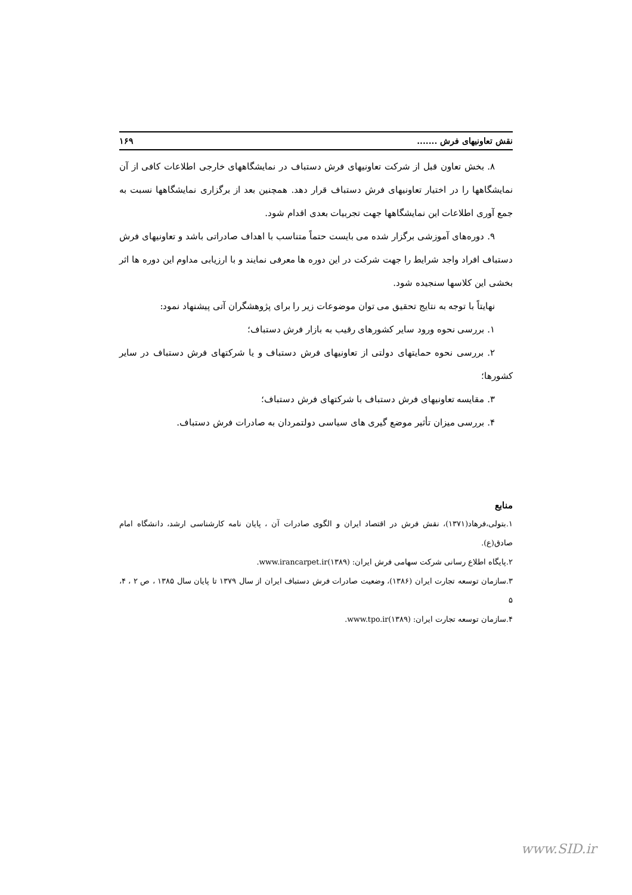نقش تعاونیهای فرش ....... ۱۶۹
۸. بخش تعاون قبل از شرکت تعاونیهای فرش دستباف در نمایشگاههای خارجی اطلاعات کافی از آن نمایشگاهها را در اختیار تعاونیهای فرش دستباف قرار دهد. همچنین بعد از برگزاری نمایشگاهها نسبت به جمع آوری اطلاعات این نمایشگاهها جهت تجربیات بعدی اقدام شود.
۹. دوره‌های آموزشی برگزار شده می بایست حتماً متناسب با اهداف صادراتی باشد و تعاونیهای فرش دستباف افراد واجد شرایط را جهت شرکت در این دوره ها معرفی نمایند و با ارزیابی مداوم این دوره ها اثر بخشی این کلاسها سنجیده شود.
نهایتاً با توجه به نتایج تحقیق می توان موضوعات زیر را برای پژوهشگران آتی پیشنهاد نمود:
۱. بررسی نحوه ورود سایر کشورهای رقیب به بازار فرش دستباف؛
۲. بررسی نحوه حمایتهای دولتی از تعاونیهای فرش دستباف و یا شرکتهای فرش دستباف در سایر کشورها؛
۳. مقایسه تعاونیهای فرش دستباف با شرکتهای فرش دستباف؛
۴. بررسی میزان تأثیر موضع گیری های سیاسی دولتمردان به صادرات فرش دستباف.
منابع
۱.بتولی،فرهاد(۱۳۷۱)، نقش فرش در اقتصاد ایران و الگوی صادرات آن ، پایان نامه کارشناسی ارشد، دانشگاه امام صادق(ع).
۲.پایگاه اطلاع رسانی شرکت سهامی فرش ایران: www.irancarpet.ir(۱۳۸۹).
۳.سازمان توسعه تجارت ایران (۱۳۸۶)، وضعیت صادرات فرش دستباف ایران از سال ۱۳۷۹ تا پایان سال ۱۳۸۵ ، ص ۲ ، ۴، ۵
۴.سازمان توسعه تجارت ایران: www.tpo.ir(۱۳۸۹).
www.SID.ir